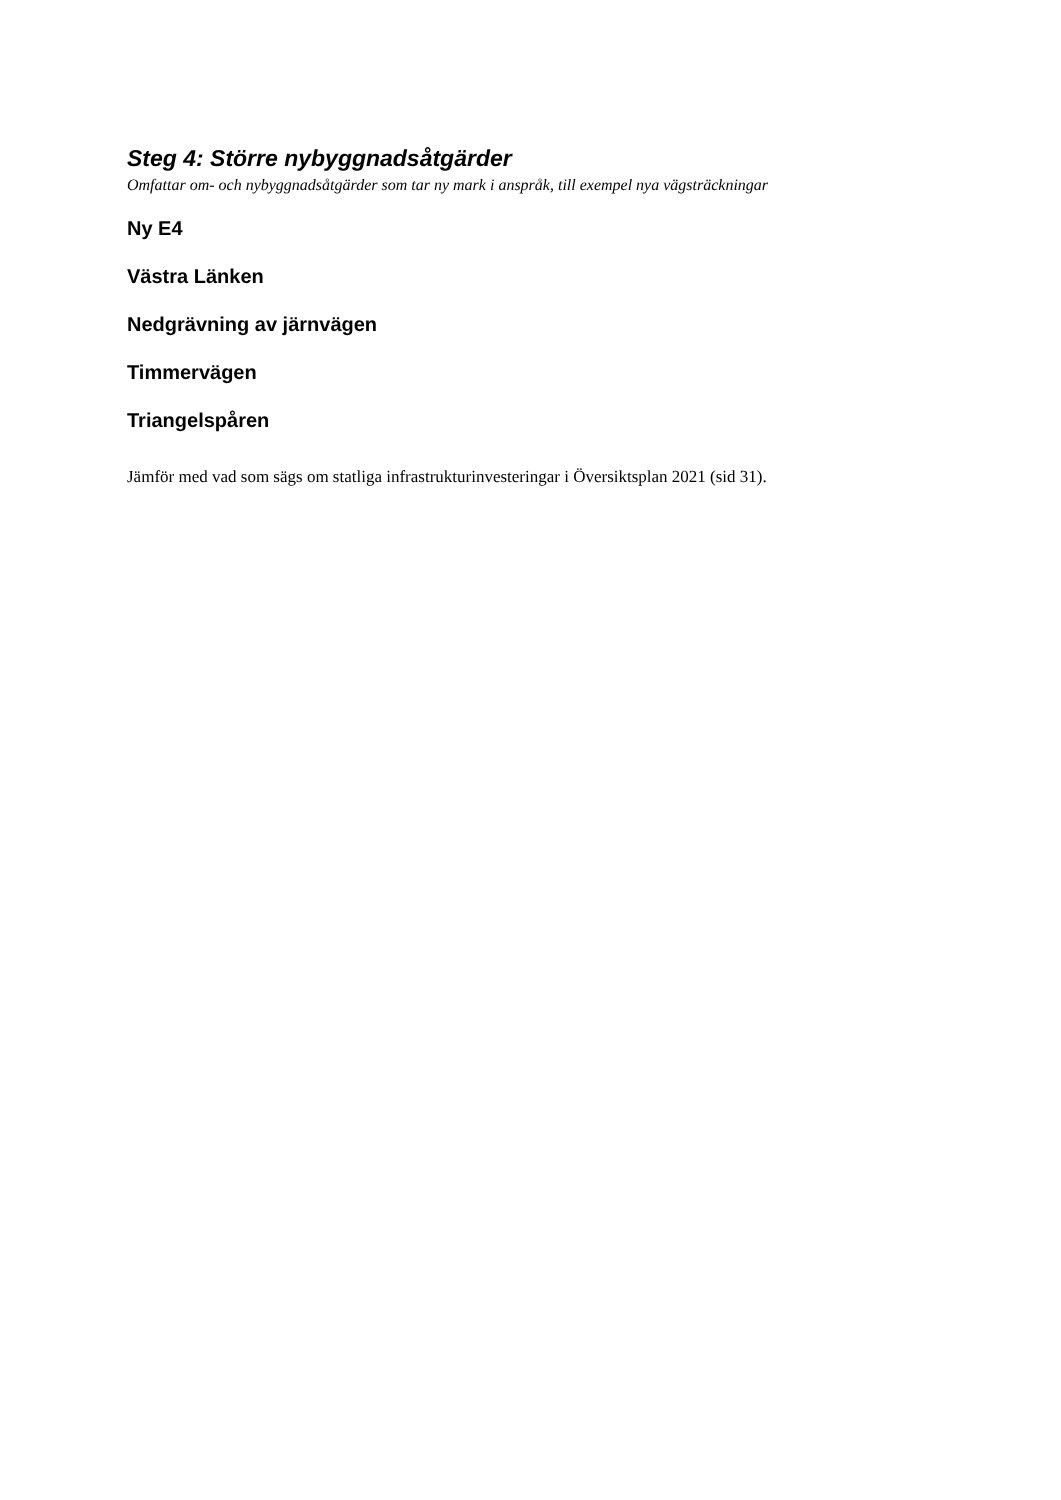Steg 4: Större nybyggnadsåtgärder
Omfattar om- och nybyggnadsåtgärder som tar ny mark i anspråk, till exempel nya vägsträckningar
Ny E4
Västra Länken
Nedgrävning av järnvägen
Timmervägen
Triangelspåren
Jämför med vad som sägs om statliga infrastrukturinvesteringar i Översiktsplan 2021 (sid 31).